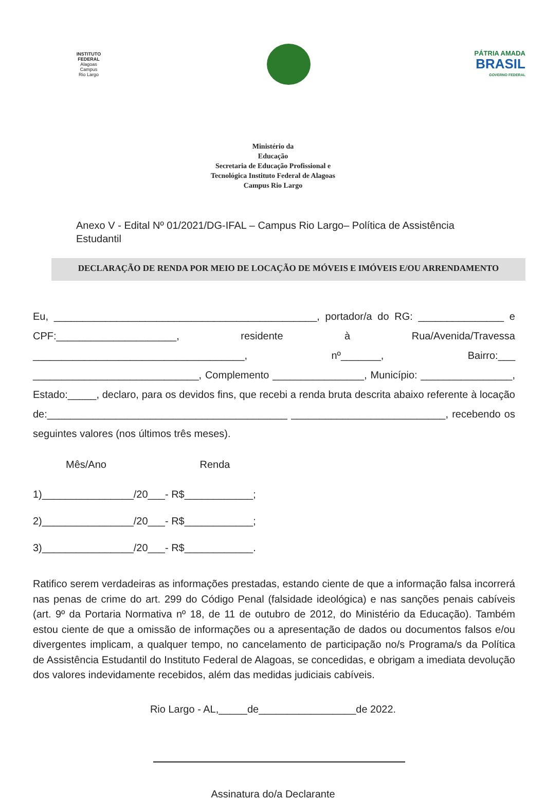INSTITUTO FEDERAL
Alagoas
Campus
Rio Largo
PÁTRIA AMADA
BRASIL
GOVERNO FEDERAL
Ministério da
Educação
Secretaria de Educação Profissional e
Tecnológica Instituto Federal de Alagoas
Campus Rio Largo
Anexo V - Edital Nº 01/2021/DG-IFAL – Campus Rio Largo– Política de Assistência Estudantil
DECLARAÇÃO DE RENDA POR MEIO DE LOCAÇÃO DE MÓVEIS E IMÓVEIS E/OU ARRENDAMENTO
Eu, ______________________________________________, portador/a do RG: _______________ e CPF:_____________________, residente à Rua/Avenida/Travessa _____________________________________, nº_______, Bairro:___ _____________________________, Complemento ________________, Município: ________________, Estado:_____, declaro, para os devidos fins, que recebi a renda bruta descrita abaixo referente à locação de:__________________________________________ ___________________________, recebendo os seguintes valores (nos últimos três meses).
Mês/Ano Renda
1)________________/20___- R$____________;
2)________________/20___- R$____________;
3)________________/20___- R$____________.
Ratifico serem verdadeiras as informações prestadas, estando ciente de que a informação falsa incorrerá nas penas de crime do art. 299 do Código Penal (falsidade ideológica) e nas sanções penais cabíveis (art. 9º da Portaria Normativa nº 18, de 11 de outubro de 2012, do Ministério da Educação). Também estou ciente de que a omissão de informações ou a apresentação de dados ou documentos falsos e/ou divergentes implicam, a qualquer tempo, no cancelamento de participação no/s Programa/s da Política de Assistência Estudantil do Instituto Federal de Alagoas, se concedidas, e obrigam a imediata devolução dos valores indevidamente recebidos, além das medidas judiciais cabíveis.
Rio Largo - AL,_____de_________________de 2022.
Assinatura do/a Declarante